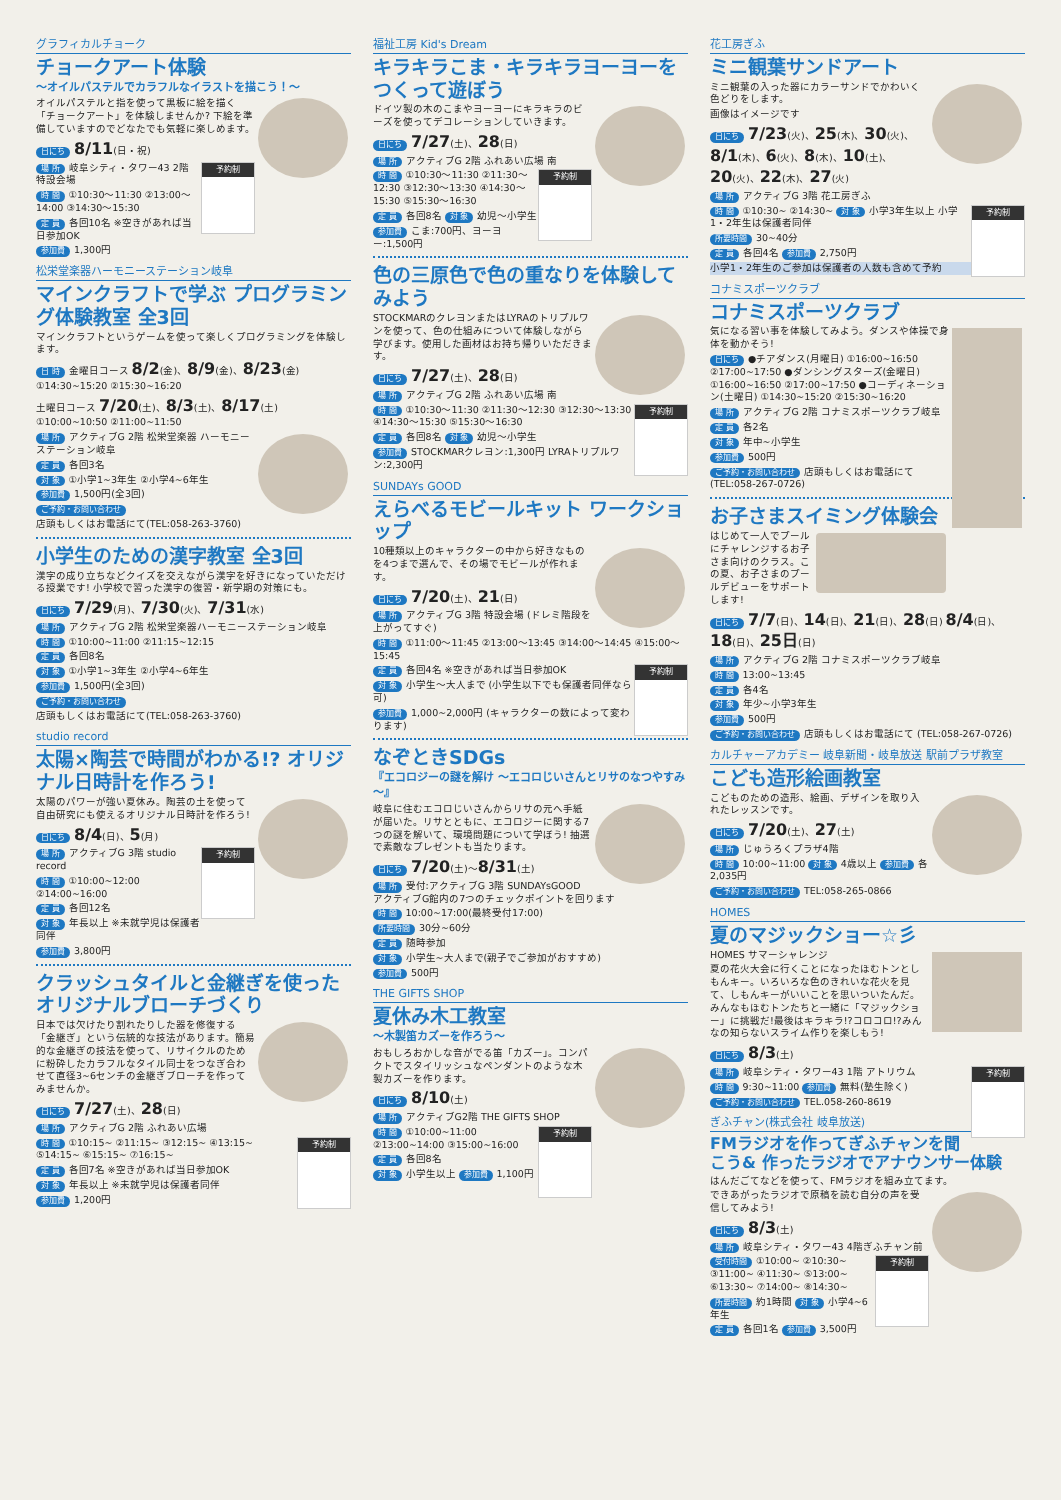グラフィカルチョーク
チョークアート体験
～オイルパステルでカラフルなイラストを描こう！～
オイルパステルと指を使って黒板に絵を描く「チョークアート」を体験しませんか? 下絵を準備していますのでどなたでも気軽に楽しめます。
日にち 8/11(日・祝)
予約制
場 所 岐阜シティ・タワー43 2階 特設会場
時 間 ①10:30～11:30 ②13:00～14:00 ③14:30～15:30
定 員 各回10名 ※空きがあれば当日参加OK
参加費 1,300円
松栄堂楽器ハーモニーステーション岐阜
マインクラフトで学ぶ プログラミング体験教室 全3回
マインクラフトというゲームを使って楽しくプログラミングを体験します。
日 時 金曜日コース 8/2(金)、8/9(金)、8/23(金) ①14:30~15:20 ②15:30~16:20
土曜日コース 7/20(土)、8/3(土)、8/17(土) ①10:00~10:50 ②11:00~11:50
場 所 アクティブG 2階 松栄堂楽器 ハーモニーステーション岐阜
定 員 各回3名
対 象 ①小学1~3年生 ②小学4~6年生
参加費 1,500円(全3回)
ご予約・お問い合わせ
店頭もしくはお電話にて(TEL:058-263-3760)
小学生のための漢字教室 全3回
漢字の成り立ちなどクイズを交えながら漢字を好きになっていただける授業です! 小学校で習った漢字の復習・新学期の対策にも。
日にち 7/29(月)、7/30(火)、7/31(水)
場 所 アクティブG 2階 松栄堂楽器ハーモニーステーション岐阜
時 間 ①10:00~11:00 ②11:15~12:15
定 員 各回8名
対 象 ①小学1~3年生 ②小学4~6年生
参加費 1,500円(全3回)
ご予約・お問い合わせ
店頭もしくはお電話にて(TEL:058-263-3760)
studio record
太陽×陶芸で時間がわかる!? オリジナル日時計を作ろう!
太陽のパワーが強い夏休み。陶芸の土を使って自由研究にも使えるオリジナル日時計を作ろう!
日にち 8/4(日)、5(月)
予約制
場 所 アクティブG 3階 studio record
時 間 ①10:00~12:00 ②14:00~16:00
定 員 各回12名
対 象 年長以上 ※未就学児は保護者同伴
参加費 3,800円
クラッシュタイルと金継ぎを使ったオリジナルブローチづくり
日本では欠けたり割れたりした器を修復する「金継ぎ」という伝統的な技法があります。簡易的な金継ぎの技法を使って、リサイクルのために粉砕したカラフルなタイル同士をつなぎ合わせて直径3~6センチの金継ぎブローチを作ってみませんか。
日にち 7/27(土)、28(日)
場 所 アクティブG 2階 ふれあい広場
予約制
時 間 ①10:15~ ②11:15~ ③12:15~ ④13:15~ ⑤14:15~ ⑥15:15~ ⑦16:15~
定 員 各回7名 ※空きがあれば当日参加OK
対 象 年長以上 ※未就学児は保護者同伴
参加費 1,200円
福祉工房 Kid's Dream
キラキラこま・キラキラヨーヨーをつくって遊ぼう
ドイツ製の木のこまやヨーヨーにキラキラのビーズを使ってデコレーションしていきます。
日にち 7/27(土)、28(日)
場 所 アクティブG 2階 ふれあい広場 南
予約制
時 間 ①10:30～11:30 ②11:30～12:30 ③12:30～13:30 ④14:30～15:30 ⑤15:30～16:30
定 員 各回8名 対 象 幼児～小学生
参加費 こま:700円、ヨーヨー:1,500円
色の三原色で色の重なりを体験してみよう
STOCKMARのクレヨンまたはLYRAのトリプルワンを使って、色の仕組みについて体験しながら学びます。使用した画材はお持ち帰りいただきます。
日にち 7/27(土)、28(日)
場 所 アクティブG 2階 ふれあい広場 南
予約制
時 間 ①10:30～11:30 ②11:30～12:30 ③12:30～13:30 ④14:30～15:30 ⑤15:30～16:30
定 員 各回8名 対 象 幼児～小学生
参加費 STOCKMARクレヨン:1,300円 LYRAトリプルワン:2,300円
SUNDAYs GOOD
えらべるモビールキット ワークショップ
10種類以上のキャラクターの中から好きなものを4つまで選んで、その場でモビールが作れます。
日にち 7/20(土)、21(日)
場 所 アクティブG 3階 特設会場 (ドレミ階段を上がってすぐ)
時 間 ①11:00～11:45 ②13:00～13:45 ③14:00～14:45 ④15:00～15:45
予約制
定 員 各回4名 ※空きがあれば当日参加OK
対 象 小学生～大人まで (小学生以下でも保護者同伴なら可)
参加費 1,000~2,000円 (キャラクターの数によって変わります)
なぞときSDGs
『エコロジーの謎を解け ～エコロじいさんとリサのなつやすみ～』
岐阜に住むエコロじいさんからリサの元へ手紙が届いた。リサとともに、エコロジーに関する7つの謎を解いて、環境問題について学ぼう! 抽選で素敵なプレゼントも当たります。
日にち 7/20(土)～8/31(土)
場 所 受付:アクティブG 3階 SUNDAYsGOOD アクティブG館内の7つのチェックポイントを回ります
時 間 10:00~17:00(最終受付17:00)
所要時間 30分~60分
定 員 随時参加
対 象 小学生~大人まで(親子でご参加がおすすめ)
参加費 500円
THE GIFTS SHOP
夏休み木工教室
～木製笛カズーを作ろう～
おもしろおかしな音がでる笛「カズー」。コンパクトでスタイリッシュなペンダントのような木製カズーを作ります。
日にち 8/10(土)
場 所 アクティブG2階 THE GIFTS SHOP
予約制
時 間 ①10:00~11:00 ②13:00~14:00 ③15:00~16:00
定 員 各回8名
対 象 小学生以上 参加費 1,100円
花工房ぎふ
ミニ観葉サンドアート
ミニ観葉の入った器にカラーサンドでかわいく色どりをします。
画像はイメージです
日にち 7/23(火)、25(木)、30(火)、8/1(木)、6(火)、8(木)、10(土)、20(火)、22(木)、27(火)
場 所 アクティブG 3階 花工房ぎふ
予約制
時 間 ①10:30~ ②14:30~ 対 象 小学3年生以上 小学1・2年生は保護者同伴
所要時間 30~40分
定 員 各回4名 参加費 2,750円
小学1・2年生のご参加は保護者の人数も含めて予約
コナミスポーツクラブ
コナミスポーツクラブ
気になる習い事を体験してみよう。ダンスや体操で身体を動かそう!
日にち ●チアダンス(月曜日) ①16:00~16:50 ②17:00~17:50 ●ダンシングスターズ(金曜日) ①16:00~16:50 ②17:00~17:50 ●コーディネーション(土曜日) ①14:30~15:20 ②15:30~16:20
場 所 アクティブG 2階 コナミスポーツクラブ岐阜
定 員 各2名
対 象 年中~小学生
参加費 500円
ご予約・お問い合わせ 店頭もしくはお電話にて (TEL:058-267-0726)
お子さまスイミング体験会
はじめて一人でプールにチャレンジするお子さま向けのクラス。この夏、お子さまのプールデビューをサポートします!
日にち 7/7(日)、14(日)、21(日)、28(日) 8/4(日)、18(日)、25日(日)
場 所 アクティブG 2階 コナミスポーツクラブ岐阜
時 間 13:00~13:45
定 員 各4名
対 象 年少~小学3年生
参加費 500円
ご予約・お問い合わせ 店頭もしくはお電話にて (TEL:058-267-0726)
カルチャーアカデミー 岐阜新聞・岐阜放送 駅前プラザ教室
こども造形絵画教室
こどものための造形、絵画、デザインを取り入れたレッスンです。
日にち 7/20(土)、27(土)
場 所 じゅうろくプラザ4階
時 間 10:00~11:00 対 象 4歳以上 参加費 各2,035円
ご予約・お問い合わせ TEL:058-265-0866
HOMES
夏のマジックショー☆彡
HOMES サマーシャレンジ
夏の花火大会に行くことになったほむトンとしもんキー。いろいろな色のきれいな花火を見て、しもんキーがいいことを思いついたんだ。みんなもほむトンたちと一緒に「マジックショー」に挑戦だ!最後はキラキラ!?コロコロ!?みんなの知らないスライム作りを楽しもう!
日にち 8/3(土)
予約制
場 所 岐阜シティ・タワー43 1階 アトリウム
時 間 9:30~11:00 参加費 無料(塾生除く)
ご予約・お問い合わせ TEL.058-260-8619
ぎふチャン(株式会社 岐阜放送)
FMラジオを作ってぎふチャンを聞こう& 作ったラジオでアナウンサー体験
はんだごてなどを使って、FMラジオを組み立てます。
できあがったラジオで原稿を読む自分の声を受信してみよう!
日にち 8/3(土)
場 所 岐阜シティ・タワー43 4階ぎふチャン前
予約制
受付時間 ①10:00~ ②10:30~ ③11:00~ ④11:30~ ⑤13:00~ ⑥13:30~ ⑦14:00~ ⑧14:30~
所要時間 約1時間 対 象 小学4~6年生
定 員 各回1名 参加費 3,500円